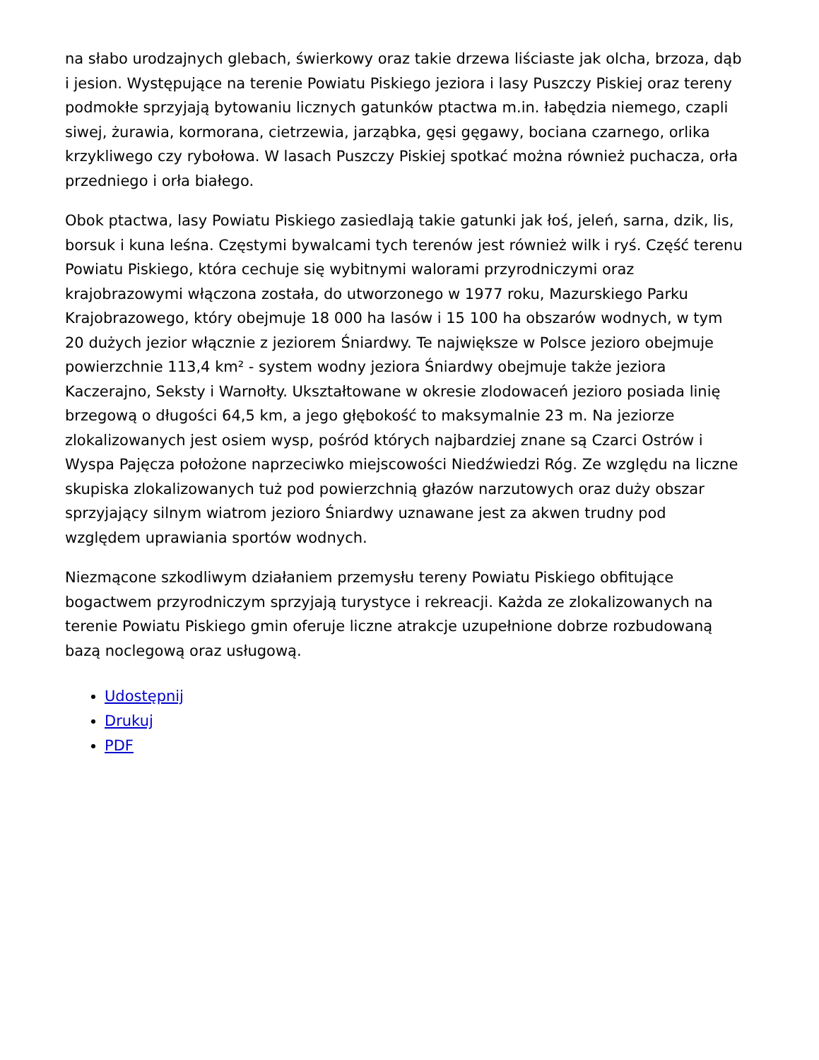na słabo urodzajnych glebach, świerkowy oraz takie drzewa liściaste jak olcha, brzoza, dąb i jesion. Występujące na terenie Powiatu Piskiego jeziora i lasy Puszczy Piskiej oraz tereny podmokłe sprzyjają bytowaniu licznych gatunków ptactwa m.in. łabędzia niemego, czapli siwej, żurawia, kormorana, cietrzewia, jarząbka, gęsi gęgawy, bociana czarnego, orlika krzykliwego czy rybołowa. W lasach Puszczy Piskiej spotkać można również puchacza, orła przedniego i orła białego.
Obok ptactwa, lasy Powiatu Piskiego zasiedlają takie gatunki jak łoś, jeleń, sarna, dzik, lis, borsuk i kuna leśna. Częstymi bywalcami tych terenów jest również wilk i ryś. Część terenu Powiatu Piskiego, która cechuje się wybitnymi walorami przyrodniczymi oraz krajobrazowymi włączona została, do utworzonego w 1977 roku, Mazurskiego Parku Krajobrazowego, który obejmuje 18 000 ha lasów i 15 100 ha obszarów wodnych, w tym 20 dużych jezior włącznie z jeziorem Śniardwy. Te największe w Polsce jezioro obejmuje powierzchnie 113,4 km² - system wodny jeziora Śniardwy obejmuje także jeziora Kaczerajno, Seksty i Warnołty. Ukształtowane w okresie zlodowaceń jezioro posiada linię brzegową o długości 64,5 km, a jego głębokość to maksymalnie 23 m. Na jeziorze zlokalizowanych jest osiem wysp, pośród których najbardziej znane są Czarci Ostrów i Wyspa Pajęcza położone naprzeciwko miejscowości Niedźwiedzi Róg. Ze względu na liczne skupiska zlokalizowanych tuż pod powierzchnią głazów narzutowych oraz duży obszar sprzyjający silnym wiatrom jezioro Śniardwy uznawane jest za akwen trudny pod względem uprawiania sportów wodnych.
Niezmącone szkodliwym działaniem przemysłu tereny Powiatu Piskiego obfitujące bogactwem przyrodniczym sprzyjają turystyce i rekreacji. Każda ze zlokalizowanych na terenie Powiatu Piskiego gmin oferuje liczne atrakcje uzupełnione dobrze rozbudowaną bazą noclegową oraz usługową.
Udostępnij
Drukuj
PDF